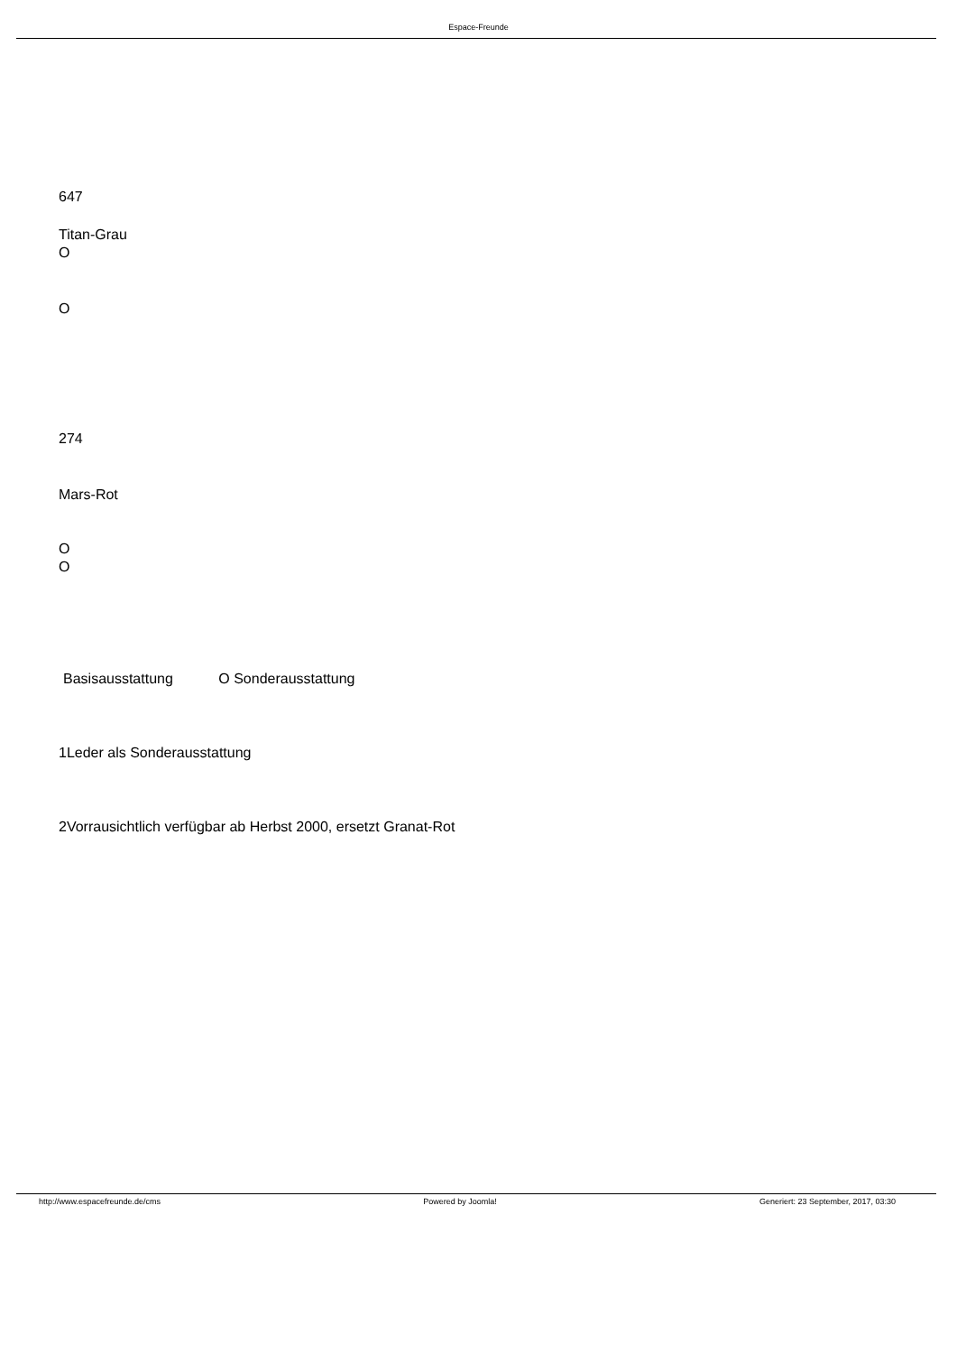Espace-Freunde
647
Titan-Grau
O
O
274
Mars-Rot
O
O
Basisausstattung O Sonderausstattung
1Leder als Sonderausstattung
2Vorrausichtlich verfügbar ab Herbst 2000, ersetzt Granat-Rot
http://www.espacefreunde.de/cms Powered by Joomla! Generiert: 23 September, 2017, 03:30